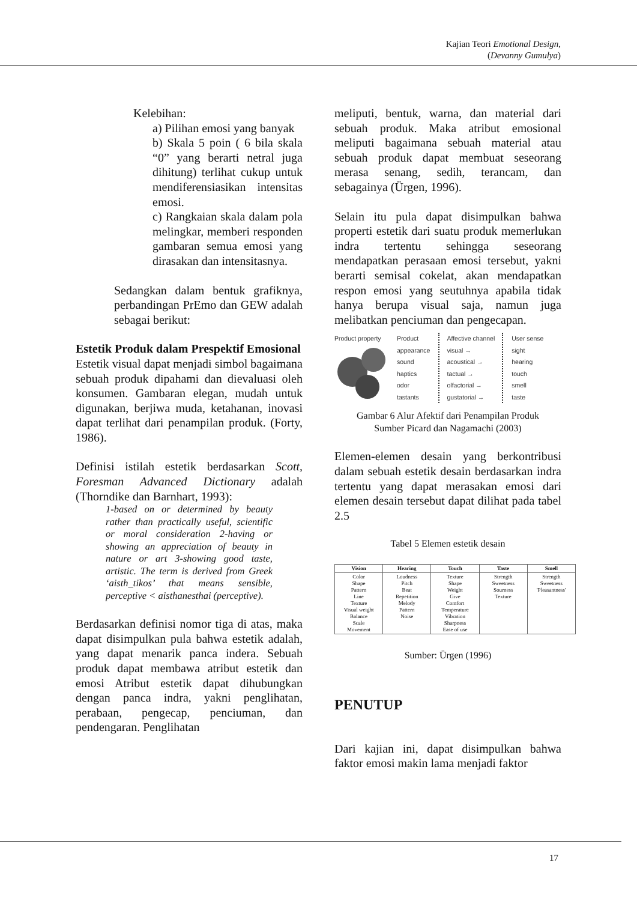Kajian Teori Emotional Design,
(Devanny Gumulya)
Kelebihan:
a) Pilihan emosi yang banyak
b) Skala 5 poin ( 6 bila skala “0” yang berarti netral juga dihitung) terlihat cukup untuk mendiferensiasikan intensitas emosi.
c) Rangkaian skala dalam pola melingkar, memberi responden gambaran semua emosi yang dirasakan dan intensitasnya.
Sedangkan dalam bentuk grafiknya, perbandingan PrEmo dan GEW adalah sebagai berikut:
Estetik Produk dalam Prespektif Emosional
Estetik visual dapat menjadi simbol bagaimana sebuah produk dipahami dan dievaluasi oleh konsumen. Gambaran elegan, mudah untuk digunakan, berjiwa muda, ketahanan, inovasi dapat terlihat dari penampilan produk. (Forty, 1986).
Definisi istilah estetik berdasarkan Scott, Foresman Advanced Dictionary adalah (Thorndike dan Barnhart, 1993):
1-based on or determined by beauty rather than practically useful, scientific or moral consideration 2-having or showing an appreciation of beauty in nature or art 3-showing good taste, artistic. The term is derived from Greek ‘aisth_tikos’ that means sensible, perceptive < aisthanesthai (perceptive).
Berdasarkan definisi nomor tiga di atas, maka dapat disimpulkan pula bahwa estetik adalah, yang dapat menarik panca indera. Sebuah produk dapat membawa atribut estetik dan emosi Atribut estetik dapat dihubungkan dengan panca indra, yakni penglihatan, perabaan, pengecap, penciuman, dan pendengaran. Penglihatan
meliputi, bentuk, warna, dan material dari sebuah produk. Maka atribut emosional meliputi bagaimana sebuah material atau sebuah produk dapat membuat seseorang merasa senang, sedih, terancam, dan sebagainya (Ürgen, 1996).
Selain itu pula dapat disimpulkan bahwa properti estetik dari suatu produk memerlukan indra tertentu sehingga seseorang mendapatkan perasaan emosi tersebut, yakni berarti semisal cokelat, akan mendapatkan respon emosi yang seutuhnya apabila tidak hanya berupa visual saja, namun juga melibatkan penciuman dan pengecapan.
Product property
Product
appearance
sound
haptics
odor
tastants
Affective channel
visual →
acoustical →
tactual →
olfactorial →
gustatorial →
User sense
sight
hearing
touch
smell
taste
Gambar 6 Alur Afektif dari Penampilan Produk
Sumber Picard dan Nagamachi (2003)
Elemen-elemen desain yang berkontribusi dalam sebuah estetik desain berdasarkan indra tertentu yang dapat merasakan emosi dari elemen desain tersebut dapat dilihat pada tabel 2.5
Tabel 5 Elemen estetik desain
| Vision | Hearing | Touch | Taste | Smell |
| --- | --- | --- | --- | --- |
| Color Shape Pattern Line Texture Visual weight Balance Scale Movement | Loudness Pitch Beat Repetition Melody Pattern Noise | Texture Shape Weight Give Comfort Temperature Vibration Sharpness Ease of use | Strength Sweetness Sourness Texture | Strength Sweetness 'Pleasantness' |
Sumber: Ürgen (1996)
PENUTUP
Dari kajian ini, dapat disimpulkan bahwa faktor emosi makin lama menjadi faktor
17